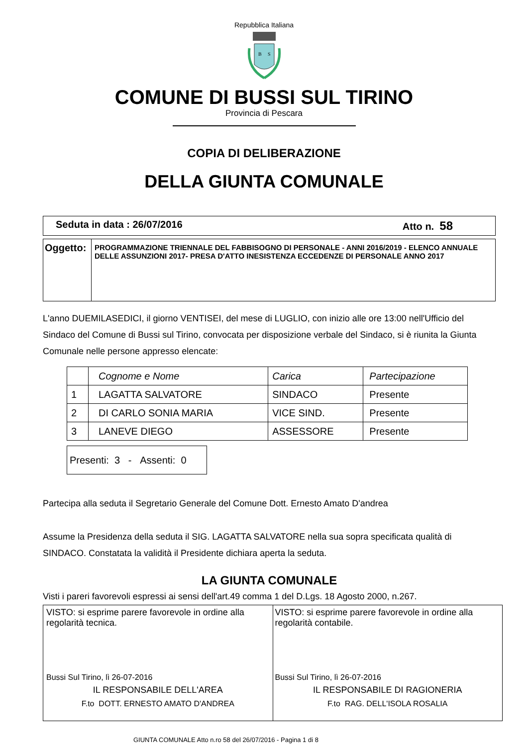Repubblica Italiana
B
S
COMUNE DI BUSSI SUL TIRINO
Provincia di Pescara
COPIA DI DELIBERAZIONE
DELLA GIUNTA COMUNALE
| Seduta in data : 26/07/2016 Atto n. 58 |
| Oggetto: | PROGRAMMAZIONE TRIENNALE DEL FABBISOGNO DI PERSONALE - ANNI 2016/2019 - ELENCO ANNUALE DELLE ASSUNZIONI 2017- PRESA D'ATTO INESISTENZA ECCEDENZE DI PERSONALE ANNO 2017 |
L'anno DUEMILASEDICI, il giorno VENTISEI, del mese di LUGLIO, con inizio alle ore 13:00 nell'Ufficio del Sindaco del Comune di Bussi sul Tirino, convocata per disposizione verbale del Sindaco, si è riunita la Giunta Comunale nelle persone appresso elencate:
| | Cognome e Nome | Carica | Partecipazione |
| 1 | LAGATTA SALVATORE | SINDACO | Presente |
| 2 | DI CARLO SONIA MARIA | VICE SIND. | Presente |
| 3 | LANEVE DIEGO | ASSESSORE | Presente |
| Presenti: 3 - Assenti: 0 |
Partecipa alla seduta il Segretario Generale del Comune Dott. Ernesto Amato D'andrea
Assume la Presidenza della seduta il SIG. LAGATTA SALVATORE nella sua sopra specificata qualità di SINDACO. Constatata la validità il Presidente dichiara aperta la seduta.
LA GIUNTA COMUNALE
Visti i pareri favorevoli espressi ai sensi dell'art.49 comma 1 del D.Lgs. 18 Agosto 2000, n.267.
| VISTO: si esprime parere favorevole in ordine alla regolarità tecnica. Bussi Sul Tirino, lì 26-07-2016 IL RESPONSABILE DELL'AREA F.to DOTT. ERNESTO AMATO D'ANDREA | VISTO: si esprime parere favorevole in ordine alla regolarità contabile. Bussi Sul Tirino, lì 26-07-2016 IL RESPONSABILE DI RAGIONERIA F.to RAG. DELL'ISOLA ROSALIA |
GIUNTA COMUNALE Atto n.ro 58 del 26/07/2016 - Pagina 1 di 8